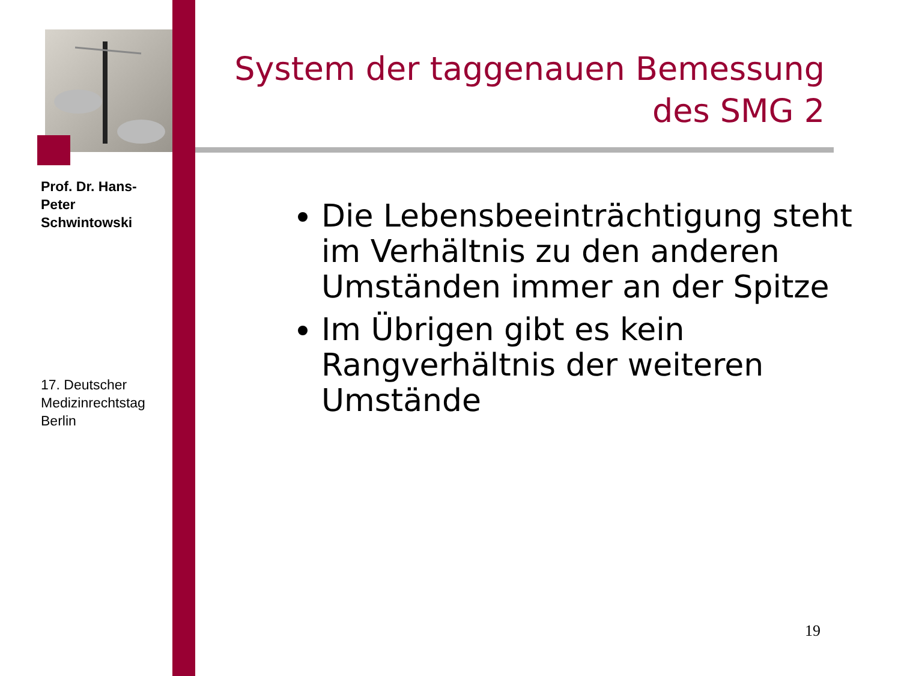Prof. Dr. Hans-Peter Schwintowski
17. Deutscher Medizinrechtstag Berlin
System der taggenauen Bemessung des SMG 2
Die Lebensbeeinträchtigung steht im Verhältnis zu den anderen Umständen immer an der Spitze
Im Übrigen gibt es kein Rangverhältnis der weiteren Umstände
19